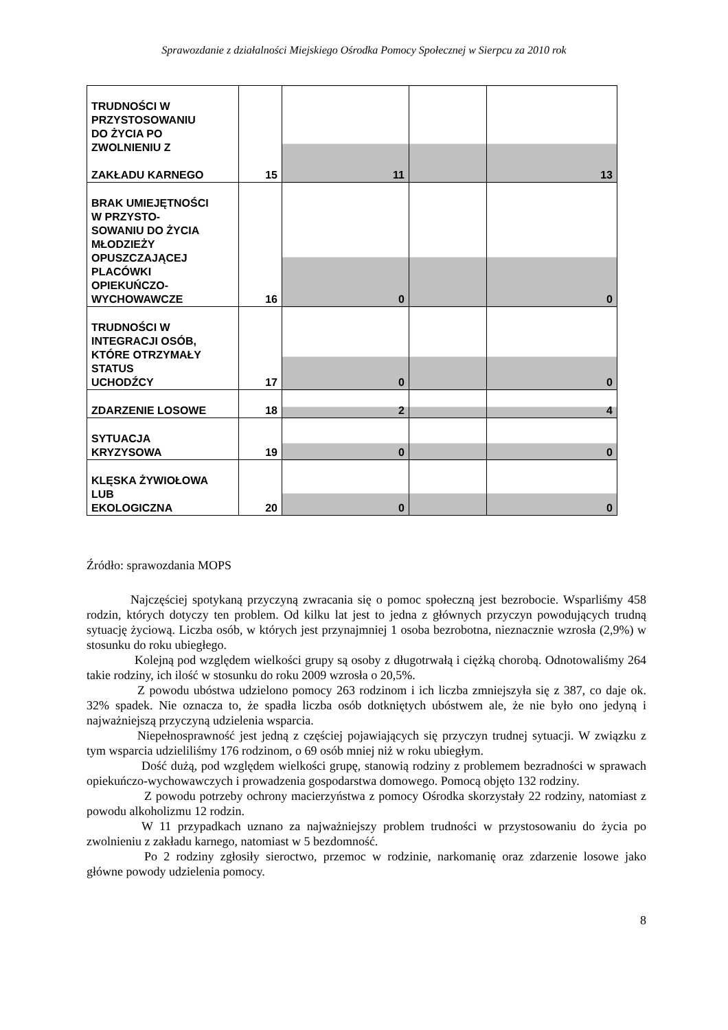Sprawozdanie z działalności Miejskiego Ośrodka Pomocy Społecznej w Sierpcu za 2010 rok
| TRUDNOŚCI W PRZYSTOSOWANIU DO ŻYCIA PO ZWOLNIENIU Z ZAKŁADU KARNEGO | 15 | 11 | | 13 |
| BRAK UMIEJĘTNOŚCI W PRZYSTO- SOWANIU DO ŻYCIA MŁODZIEŻY OPUSZCZAJĄCEJ PLACÓWKI OPIEKUŃCZO- WYCHOWAWCZE | 16 | 0 | | 0 |
| TRUDNOŚCI W INTEGRACJI OSÓB, KTÓRE OTRZYMAŁY STATUS UCHODŹCY | 17 | 0 | | 0 |
| ZDARZENIE LOSOWE | 18 | 2 | | 4 |
| SYTUACJA KRYZYSOWA | 19 | 0 | | 0 |
| KLĘSKA ŻYWIOŁOWA LUB EKOLOGICZNA | 20 | 0 | | 0 |
Źródło: sprawozdania MOPS
Najczęściej spotykaną przyczyną zwracania się o pomoc społeczną jest bezrobocie. Wsparliśmy 458 rodzin, których dotyczy ten problem. Od kilku lat jest to jedna z głównych przyczyn powodujących trudną sytuację życiową. Liczba osób, w których jest przynajmniej 1 osoba bezrobotna, nieznacznie wzrosła (2,9%) w stosunku do roku ubiegłego.
Kolejną pod względem wielkości grupy są osoby z długotrwałą i ciężką chorobą. Odnotowaliśmy 264 takie rodziny, ich ilość w stosunku do roku 2009 wzrosła o 20,5%.
Z powodu ubóstwa udzielono pomocy 263 rodzinom i ich liczba zmniejszyła się z 387, co daje ok. 32% spadek. Nie oznacza to, że spadła liczba osób dotkniętych ubóstwem ale, że nie było ono jedyną i najważniejszą przyczyną udzielenia wsparcia.
Niepełnosprawność jest jedną z częściej pojawiających się przyczyn trudnej sytuacji. W związku z tym wsparcia udzieliliśmy 176 rodzinom, o 69 osób mniej niż w roku ubiegłym.
Dość dużą, pod względem wielkości grupę, stanowią rodziny z problemem bezradności w sprawach opiekuńczo-wychowawczych i prowadzenia gospodarstwa domowego. Pomocą objęto 132 rodziny.
Z powodu potrzeby ochrony macierzyństwa z pomocy Ośrodka skorzystały 22 rodziny, natomiast z powodu alkoholizmu 12 rodzin.
W 11 przypadkach uznano za najważniejszy problem trudności w przystosowaniu do życia po zwolnieniu z zakładu karnego, natomiast w 5 bezdomność.
Po 2 rodziny zgłosiły sieroctwo, przemoc w rodzinie, narkomanię oraz zdarzenie losowe jako główne powody udzielenia pomocy.
8